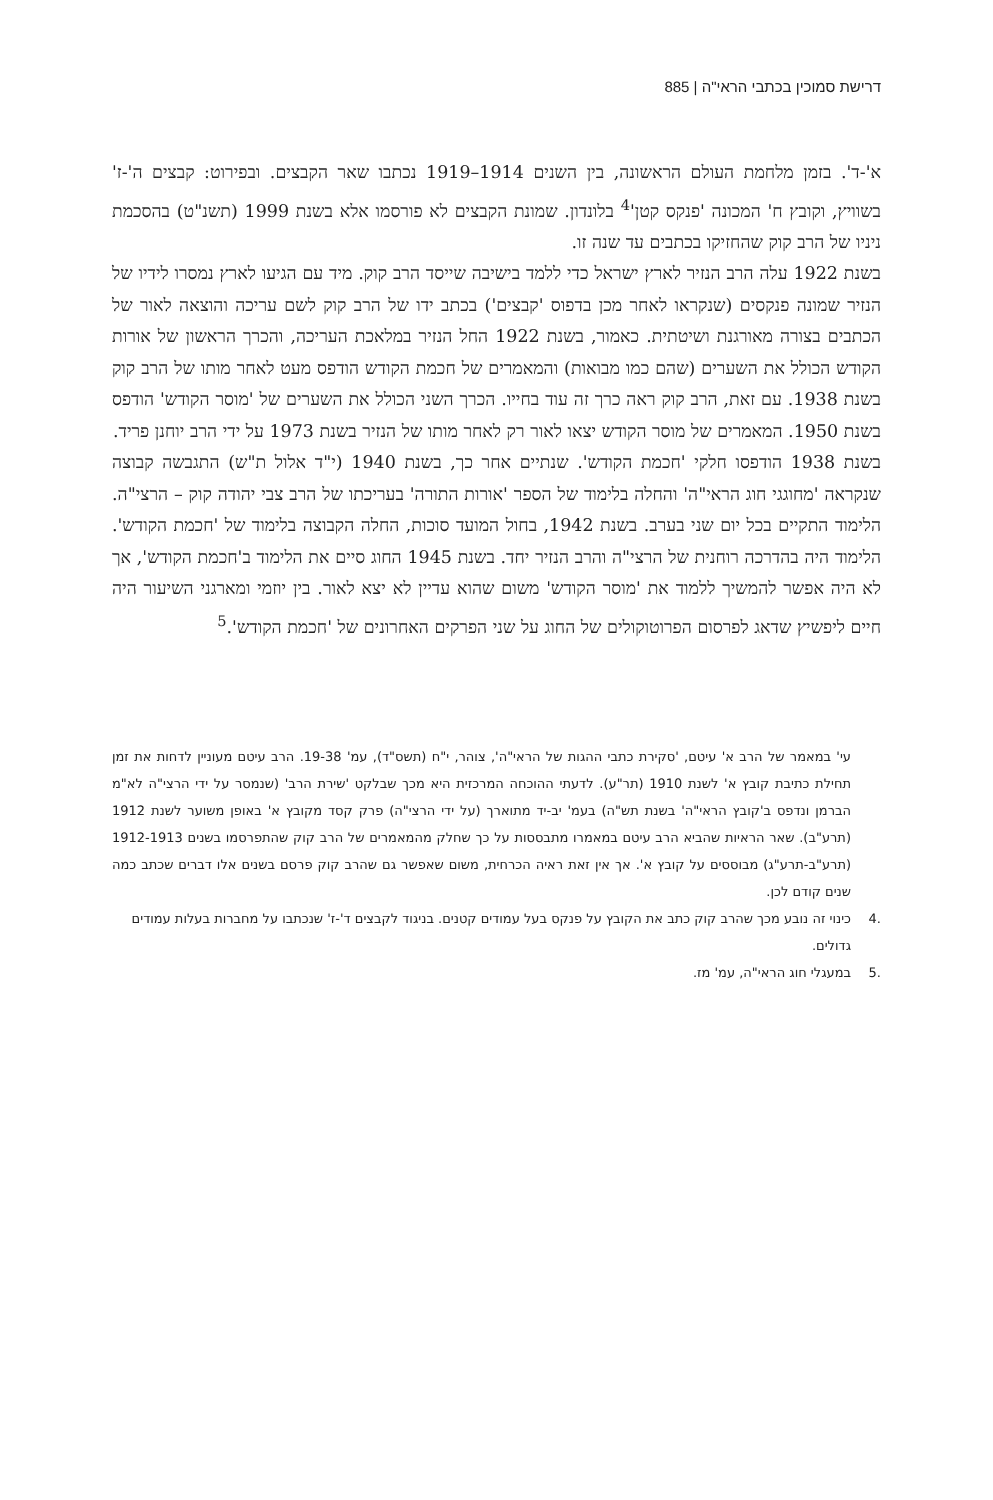דרישת סמוכין בכתבי הראי"ה | 885
א'-ד'. בזמן מלחמת העולם הראשונה, בין השנים 1914–1919 נכתבו שאר הקבצים. ובפירוט: קבצים ה'-ז' בשוויץ, וקובץ ח' המכונה 'פנקס קטן'<sup>4</sup> בלונדון. שמונת הקבצים לא פורסמו אלא בשנת 1999 (תשנ"ט) בהסכמת ניניו של הרב קוק שהחזיקו בכתבים עד שנה זו.
בשנת 1922 עלה הרב הנזיר לארץ ישראל כדי ללמד בישיבה שייסד הרב קוק. מיד עם הגיעו לארץ נמסרו לידיו של הנזיר שמונה פנקסים (שנקראו לאחר מכן בדפוס 'קבצים') בכתב ידו של הרב קוק לשם עריכה והוצאה לאור של הכתבים בצורה מאורגנת ושיטתית. כאמור, בשנת 1922 החל הנזיר במלאכת העריכה, והכרך הראשון של אורות הקודש הכולל את השערים (שהם כמו מבואות) והמאמרים של חכמת הקודש הודפס מעט לאחר מותו של הרב קוק בשנת 1938. עם זאת, הרב קוק ראה כרך זה עוד בחייו. הכרך השני הכולל את השערים של 'מוסר הקודש' הודפס בשנת 1950. המאמרים של מוסר הקודש יצאו לאור רק לאחר מותו של הנזיר בשנת 1973 על ידי הרב יוחנן פריד.
בשנת 1938 הודפסו חלקי 'חכמת הקודש'. שנתיים אחר כך, בשנת 1940 (י"ד אלול ת"ש) התגבשה קבוצה שנקראה 'מחוגגי חוג הראי"ה' והחלה בלימוד של הספר 'אורות התורה' בעריכתו של הרב צבי יהודה קוק – הרצי"ה. הלימוד התקיים בכל יום שני בערב. בשנת 1942, בחול המועד סוכות, החלה הקבוצה בלימוד של 'חכמת הקודש'. הלימוד היה בהדרכה רוחנית של הרצי"ה והרב הנזיר יחד. בשנת 1945 החוג סיים את הלימוד ב'חכמת הקודש', אך לא היה אפשר להמשיך ללמוד את 'מוסר הקודש' משום שהוא עדיין לא יצא לאור. בין יוזמי ומארגני השיעור היה חיים ליפשיץ שדאג לפרסום הפרוטוקולים של החוג על שני הפרקים האחרונים של 'חכמת הקודש'.<sup>5</sup>
עי' במאמר של הרב א' עיטם, 'סקירת כתבי ההגות של הראי"ה', צוהר, י"ח (תשס"ד), עמ' 19-38. הרב עיטם מעוניין לדחות את זמן תחילת כתיבת קובץ א' לשנת 1910 (תר"ע). לדעתי ההוכחה המרכזית היא מכך שבלקט 'שירת הרב' (שנמסר על ידי הרצי"ה לא"מ הברמן ונדפס ב'קובץ הראי"ה' בשנת תש"ה) בעמ' יב-יד מתוארך (על ידי הרצי"ה) פרק קסד מקובץ א' באופן משוער לשנת 1912 (תרע"ב). שאר הראיות שהביא הרב עיטם במאמרו מתבססות על כך שחלק מהמאמרים של הרב קוק שהתפרסמו בשנים 1912-1913 (תרע"ב-תרע"ג) מבוססים על קובץ א'. אך אין זאת ראיה הכרחית, משום שאפשר גם שהרב קוק פרסם בשנים אלו דברים שכתב כמה שנים קודם לכן.
.4 כינוי זה נובע מכך שהרב קוק כתב את הקובץ על פנקס בעל עמודים קטנים. בניגוד לקבצים ד'-ז' שנכתבו על מחברות בעלות עמודים גדולים.
.5 במעגלי חוג הראי"ה, עמ' מז.